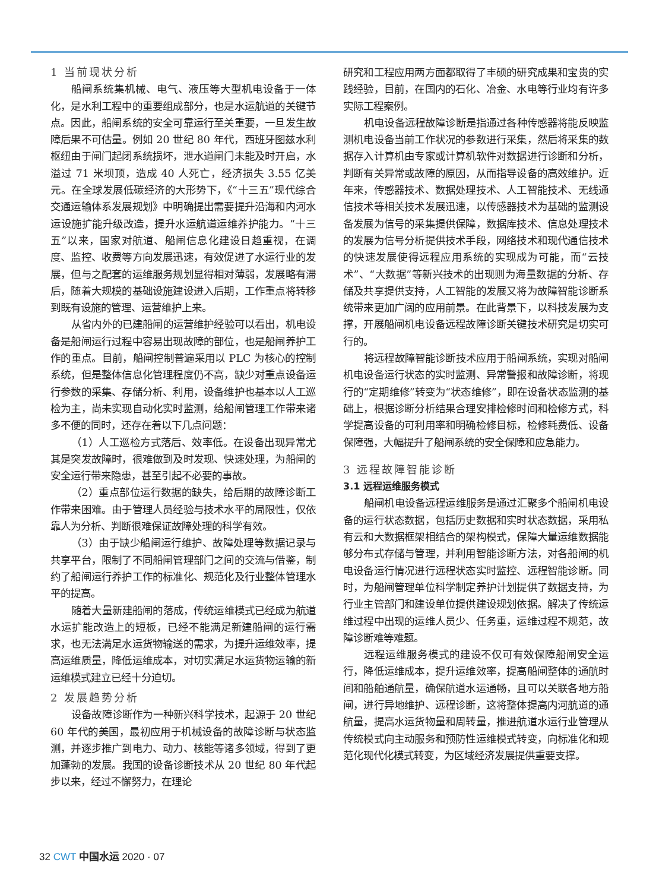1 当前现状分析
船闸系统集机械、电气、液压等大型机电设备于一体化，是水利工程中的重要组成部分，也是水运航道的关键节点。因此，船闸系统的安全可靠运行至关重要，一旦发生故障后果不可估量。例如 20 世纪 80 年代，西班牙图兹水利枢纽由于闸门起闭系统损坏，泄水道闸门未能及时开启，水溢过 71 米坝顶，造成 40 人死亡，经济损失 3.55 亿美元。在全球发展低碳经济的大形势下，《“十三五”现代综合交通运输体系发展规划》中明确提出需要提升沿海和内河水运设施扩能升级改造，提升水运航道运维养护能力。“十三五”以来，国家对航道、船闸信息化建设日趋重视，在调度、监控、收费等方向发展迅速，有效促进了水运行业的发展，但与之配套的运维服务规划显得相对薄弱，发展略有滞后，随着大规模的基础设施建设进入后期，工作重点将转移到既有设施的管理、运营维护上来。
从省内外的已建船闸的运营维护经验可以看出，机电设备是船闸运行过程中容易出现故障的部位，也是船闸养护工作的重点。目前，船闸控制普遍采用以 PLC 为核心的控制系统，但是整体信息化管理程度仍不高，缺少对重点设备运行参数的采集、存储分析、利用，设备维护也基本以人工巡检为主，尚未实现自动化实时监测，给船闸管理工作带来诸多不便的同时，还存在着以下几点问题：
（1）人工巡检方式落后、效率低。在设备出现异常尤其是突发故障时，很难做到及时发现、快速处理，为船闸的安全运行带来隐患，甚至引起不必要的事故。
（2）重点部位运行数据的缺失，给后期的故障诊断工作带来困难。由于管理人员经验与技术水平的局限性，仅依靠人为分析、判断很难保证故障处理的科学有效。
（3）由于缺少船闸运行维护、故障处理等数据记录与共享平台，限制了不同船闸管理部门之间的交流与借鉴，制约了船闸运行养护工作的标准化、规范化及行业整体管理水平的提高。
随着大量新建船闸的落成，传统运维模式已经成为航道水运扩能改造上的短板，已经不能满足新建船闸的运行需求，也无法满足水运货物输送的需求，为提升运维效率，提高运维质量，降低运维成本，对切实满足水运货物运输的新运维模式建立已经十分迫切。
2 发展趋势分析
设备故障诊断作为一种新兴科学技术，起源于 20 世纪 60 年代的美国，最初应用于机械设备的故障诊断与状态监测，并逐步推广到电力、动力、核能等诸多领域，得到了更加蓬勃的发展。我国的设备诊断技术从 20 世纪 80 年代起步以来，经过不懈努力，在理论
研究和工程应用两方面都取得了丰硕的研究成果和宝贵的实践经验，目前，在国内的石化、冶金、水电等行业均有许多实际工程案例。
机电设备远程故障诊断是指通过各种传感器将能反映监测机电设备当前工作状况的参数进行采集，然后将采集的数据存入计算机由专家或计算机软件对数据进行诊断和分析，判断有关异常或故障的原因，从而指导设备的高效维护。近年来，传感器技术、数据处理技术、人工智能技术、无线通信技术等相关技术发展迅速，以传感器技术为基础的监测设备发展为信号的采集提供保障，数据库技术、信息处理技术的发展为信号分析提供技术手段，网络技术和现代通信技术的快速发展使得远程应用系统的实现成为可能，而“云技术”、“大数据”等新兴技术的出现则为海量数据的分析、存储及共享提供支持，人工智能的发展又将为故障智能诊断系统带来更加广阔的应用前景。在此背景下，以科技发展为支撑，开展船闸机电设备远程故障诊断关键技术研究是切实可行的。
将远程故障智能诊断技术应用于船闸系统，实现对船闸机电设备运行状态的实时监测、异常警报和故障诊断，将现行的“定期维修”转变为“状态维修”，即在设备状态监测的基础上，根据诊断分析结果合理安排检修时间和检修方式，科学提高设备的可利用率和明确检修目标，检修耗费低、设备保障强，大幅提升了船闸系统的安全保障和应急能力。
3 远程故障智能诊断
3.1 远程运维服务模式
船闸机电设备远程运维服务是通过汇聚多个船闸机电设备的运行状态数据，包括历史数据和实时状态数据，采用私有云和大数据框架相结合的架构模式，保障大量运维数据能够分布式存储与管理，并利用智能诊断方法，对各船闸的机电设备运行情况进行远程状态实时监控、远程智能诊断。同时，为船闸管理单位科学制定养护计划提供了数据支持，为行业主管部门和建设单位提供建设规划依据。解决了传统运维过程中出现的运维人员少、任务重，运维过程不规范，故障诊断难等难题。
远程运维服务模式的建设不仅可有效保障船闸安全运行，降低运维成本，提升运维效率，提高船闸整体的通航时间和船舶通航量，确保航道水运通畅，且可以关联各地方船闸，进行异地维护、远程诊断，这将整体提高内河航道的通航量，提高水运货物量和周转量，推进航道水运行业管理从传统模式向主动服务和预防性运维模式转变，向标准化和规范化现代化模式转变，为区域经济发展提供重要支撑。
32 CWT 中国水运 2020 · 07